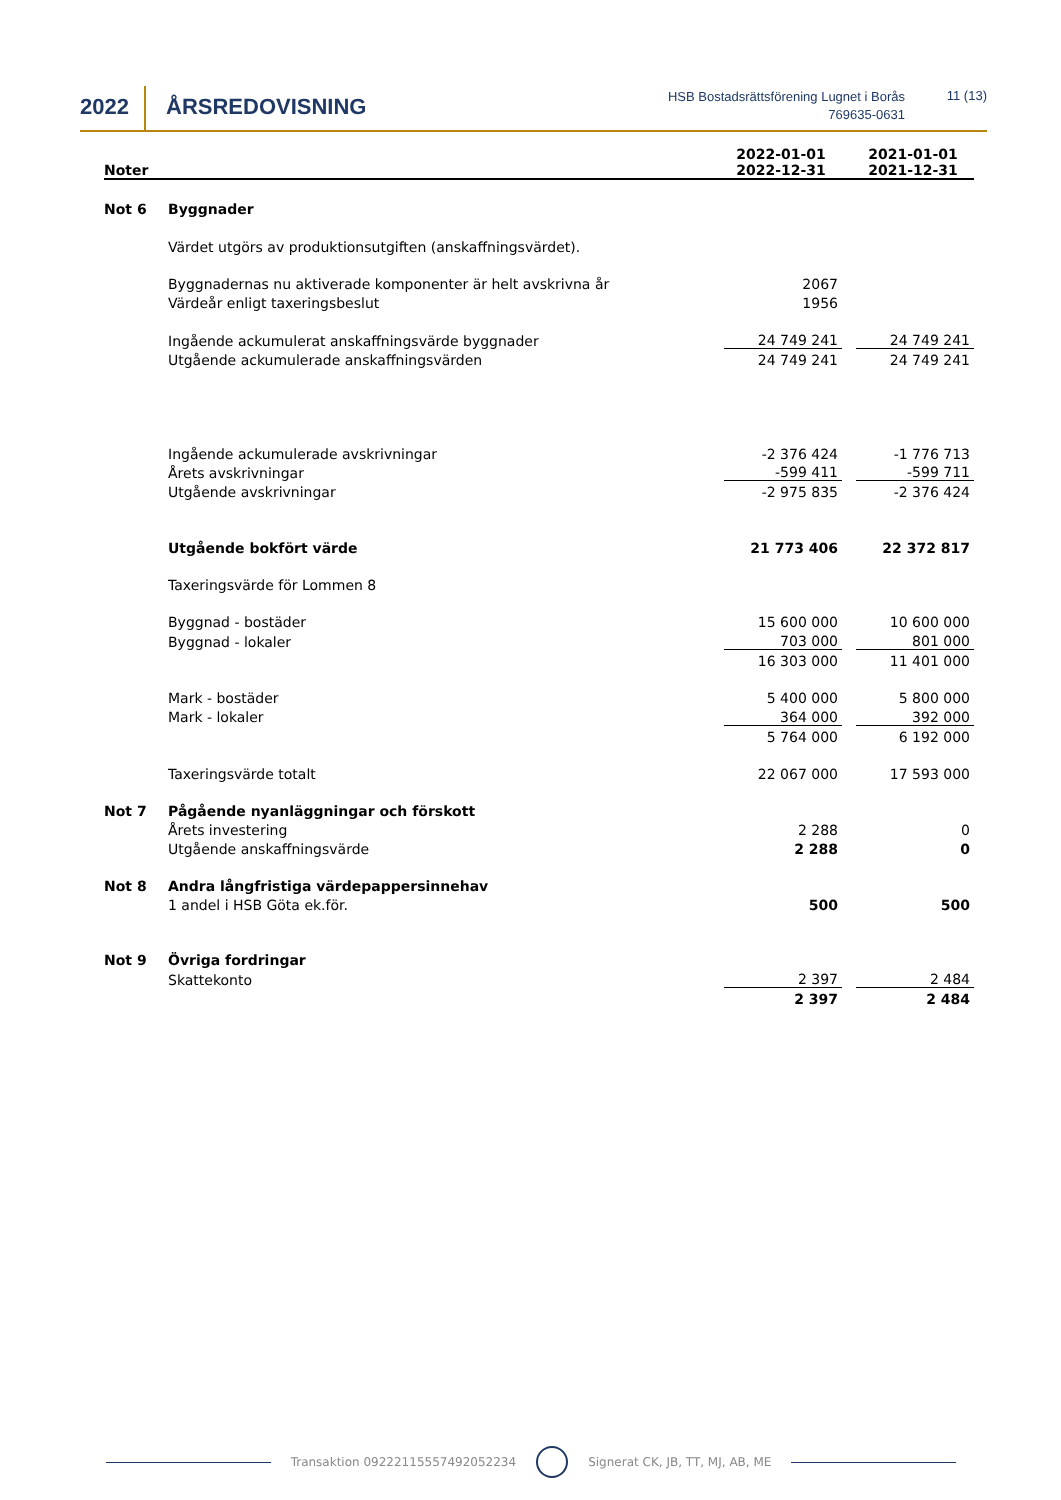2022 ÅRSREDOVISNING
HSB Bostadsrättsförening Lugnet i Borås
769635-0631
11 (13)
| Noter | | 2022-01-01 2022-12-31 | | 2021-01-01 2021-12-31 |
| --- | --- | --- | --- | --- |
| Not 6 | Byggnader | | | |
| | Värdet utgörs av produktionsutgiften (anskaffningsvärdet). | | | |
| | Byggnadernas nu aktiverade komponenter är helt avskrivna år | 2067 | | |
| | Värdeår enligt taxeringsbeslut | 1956 | | |
| | Ingående ackumulerat anskaffningsvärde byggnader | 24 749 241 | | 24 749 241 |
| | Utgående ackumulerade anskaffningsvärden | 24 749 241 | | 24 749 241 |
| | Ingående ackumulerade avskrivningar | -2 376 424 | | -1 776 713 |
| | Årets avskrivningar | -599 411 | | -599 711 |
| | Utgående avskrivningar | -2 975 835 | | -2 376 424 |
| | Utgående bokfört värde | 21 773 406 | | 22 372 817 |
| | Taxeringsvärde för Lommen 8 | | | |
| | Byggnad - bostäder | 15 600 000 | | 10 600 000 |
| | Byggnad - lokaler | 703 000 | | 801 000 |
| | | 16 303 000 | | 11 401 000 |
| | Mark - bostäder | 5 400 000 | | 5 800 000 |
| | Mark - lokaler | 364 000 | | 392 000 |
| | | 5 764 000 | | 6 192 000 |
| | Taxeringsvärde totalt | 22 067 000 | | 17 593 000 |
| Not 7 | Pågående nyanläggningar och förskott | | | |
| | Årets investering | 2 288 | | 0 |
| | Utgående anskaffningsvärde | 2 288 | | 0 |
| Not 8 | Andra långfristiga värdepappersinnehav | | | |
| | 1 andel i HSB Göta ek.för. | 500 | | 500 |
| Not 9 | Övriga fordringar | | | |
| | Skattekonto | 2 397 | | 2 484 |
| | | 2 397 | | 2 484 |
Transaktion 09222115557492052234
Signerat CK, JB, TT, MJ, AB, ME